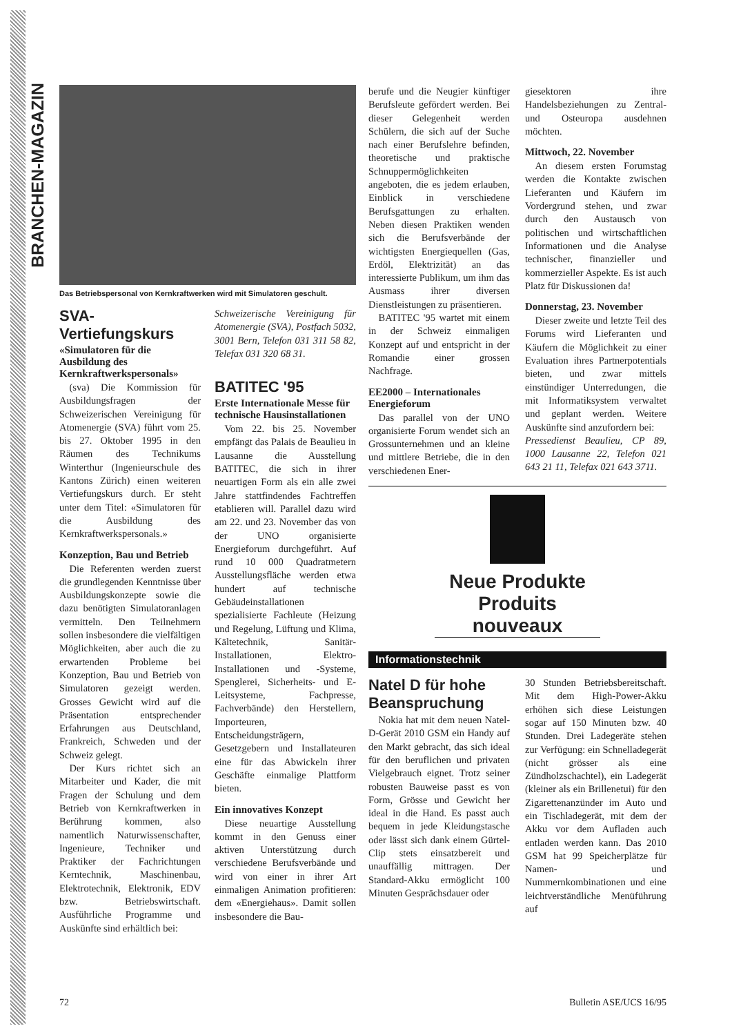BRANCHEN-MAGAZIN
Das Betriebspersonal von Kernkraftwerken wird mit Simulatoren geschult.
SVA-Vertiefungskurs
«Simulatoren für die Ausbildung des Kernkraftwerkspersonals»
(sva) Die Kommission für Ausbildungsfragen der Schweizerischen Vereinigung für Atomenergie (SVA) führt vom 25. bis 27. Oktober 1995 in den Räumen des Technikums Winterthur (Ingenieurschule des Kantons Zürich) einen weiteren Vertiefungskurs durch. Er steht unter dem Titel: «Simulatoren für die Ausbildung des Kernkraftwerkspersonals.»
Konzeption, Bau und Betrieb
Die Referenten werden zuerst die grundlegenden Kenntnisse über Ausbildungskonzepte sowie die dazu benötigten Simulatoranlagen vermitteln. Den Teilnehmern sollen insbesondere die vielfältigen Möglichkeiten, aber auch die zu erwartenden Probleme bei Konzeption, Bau und Betrieb von Simulatoren gezeigt werden. Grosses Gewicht wird auf die Präsentation entsprechender Erfahrungen aus Deutschland, Frankreich, Schweden und der Schweiz gelegt.
Der Kurs richtet sich an Mitarbeiter und Kader, die mit Fragen der Schulung und dem Betrieb von Kernkraftwerken in Berührung kommen, also namentlich Naturwissenschafter, Ingenieure, Techniker und Praktiker der Fachrichtungen Kerntechnik, Maschinenbau, Elektrotechnik, Elektronik, EDV bzw. Betriebswirtschaft. Ausführliche Programme und Auskünfte sind erhältlich bei:
Schweizerische Vereinigung für Atomenergie (SVA), Postfach 5032, 3001 Bern, Telefon 031 311 58 82, Telefax 031 320 68 31.
BATITEC '95
Erste Internationale Messe für technische Hausinstallationen
Vom 22. bis 25. November empfängt das Palais de Beaulieu in Lausanne die Ausstellung BATITEC, die sich in ihrer neuartigen Form als ein alle zwei Jahre stattfindendes Fachtreffen etablieren will. Parallel dazu wird am 22. und 23. November das von der UNO organisierte Energieforum durchgeführt. Auf rund 10 000 Quadratmetern Ausstellungsfläche werden etwa hundert auf technische Gebäudeinstallationen spezialisierte Fachleute (Heizung und Regelung, Lüftung und Klima, Kältetechnik, Sanitär-Installationen, Elektro-Installationen und -Systeme, Spenglerei, Sicherheits- und E-Leitsysteme, Fachpresse, Fachverbände) den Herstellern, Importeuren, Entscheidungsträgern, Gesetzgebern und Installateuren eine für das Abwickeln ihrer Geschäfte einmalige Plattform bieten.
Ein innovatives Konzept
Diese neuartige Ausstellung kommt in den Genuss einer aktiven Unterstützung durch verschiedene Berufsverbände und wird von einer in ihrer Art einmaligen Animation profitieren: dem «Energiehaus». Damit sollen insbesondere die Bau-
berufe und die Neugier künftiger Berufsleute gefördert werden. Bei dieser Gelegenheit werden Schülern, die sich auf der Suche nach einer Berufslehre befinden, theoretische und praktische Schnuppermöglichkeiten angeboten, die es jedem erlauben, Einblick in verschiedene Berufsgattungen zu erhalten. Neben diesen Praktiken wenden sich die Berufsverbände der wichtigsten Energiequellen (Gas, Erdöl, Elektrizität) an das interessierte Publikum, um ihm das Ausmass ihrer diversen Dienstleistungen zu präsentieren.
BATITEC '95 wartet mit einem in der Schweiz einmaligen Konzept auf und entspricht in der Romandie einer grossen Nachfrage.
EE2000 – Internationales Energieforum
Das parallel von der UNO organisierte Forum wendet sich an Grossunternehmen und an kleine und mittlere Betriebe, die in den verschiedenen Ener-
giesektoren ihre Handelsbeziehungen zu Zentral- und Osteuropa ausdehnen möchten.
Mittwoch, 22. November
An diesem ersten Forumstag werden die Kontakte zwischen Lieferanten und Käufern im Vordergrund stehen, und zwar durch den Austausch von politischen und wirtschaftlichen Informationen und die Analyse technischer, finanzieller und kommerzieller Aspekte. Es ist auch Platz für Diskussionen da!
Donnerstag, 23. November
Dieser zweite und letzte Teil des Forums wird Lieferanten und Käufern die Möglichkeit zu einer Evaluation ihres Partnerpotentials bieten, und zwar mittels einstündiger Unterredungen, die mit Informatiksystem verwaltet und geplant werden. Weitere Auskünfte sind anzufordern bei:
Pressedienst Beaulieu, CP 89, 1000 Lausanne 22, Telefon 021 643 21 11, Telefax 021 643 3711.
Neue Produkte
Produits nouveaux
Informationstechnik
Natel D für hohe Beanspruchung
Nokia hat mit dem neuen Natel-D-Gerät 2010 GSM ein Handy auf den Markt gebracht, das sich ideal für den beruflichen und privaten Vielgebrauch eignet. Trotz seiner robusten Bauweise passt es von Form, Grösse und Gewicht her ideal in die Hand. Es passt auch bequem in jede Kleidungstasche oder lässt sich dank einem Gürtel-Clip stets einsatzbereit und unauffällig mittragen. Der Standard-Akku ermöglicht 100 Minuten Gesprächsdauer oder
30 Stunden Betriebsbereitschaft. Mit dem High-Power-Akku erhöhen sich diese Leistungen sogar auf 150 Minuten bzw. 40 Stunden. Drei Ladegeräte stehen zur Verfügung: ein Schnelladegerät (nicht grösser als eine Zündholzschachtel), ein Ladegerät (kleiner als ein Brillenetui) für den Zigarettenanzünder im Auto und ein Tischladegerät, mit dem der Akku vor dem Aufladen auch entladen werden kann. Das 2010 GSM hat 99 Speicherplätze für Namen- und Nummernkombinationen und eine leichtverständliche Menüführung auf
72 Bulletin ASE/UCS 16/95